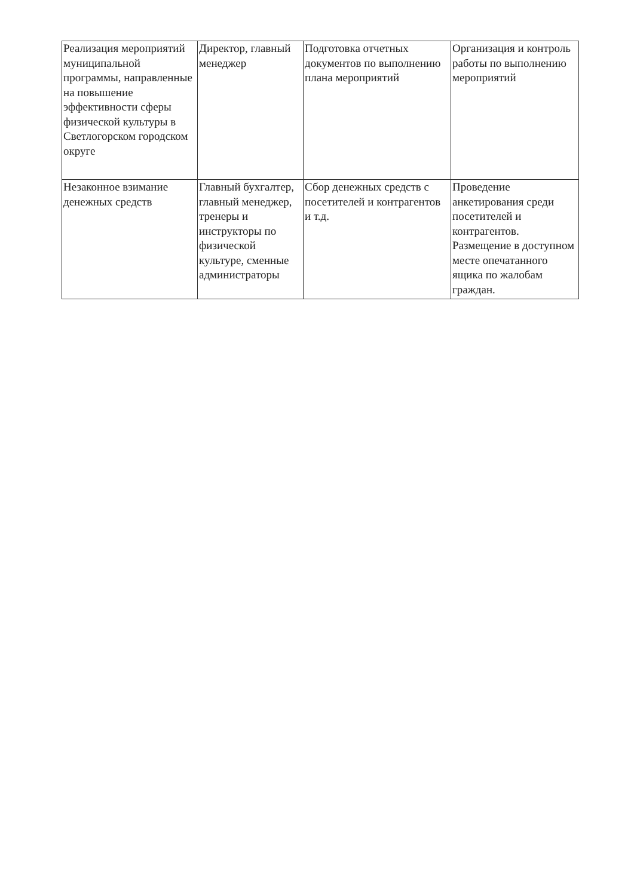| Реализация мероприятий муниципальной программы, направленные на повышение эффективности сферы физической культуры в Светлогорском городском округе | Директор, главный менеджер | Подготовка отчетных документов по выполнению плана мероприятий | Организация и контроль работы по выполнению мероприятий |
| Незаконное взимание денежных средств | Главный бухгалтер, главный менеджер, тренеры и инструкторы по физической культуре, сменные администраторы | Сбор денежных средств с посетителей и контрагентов и т.д. | Проведение анкетирования среди посетителей и контрагентов. Размещение в доступном месте опечатанного ящика по жалобам граждан. |